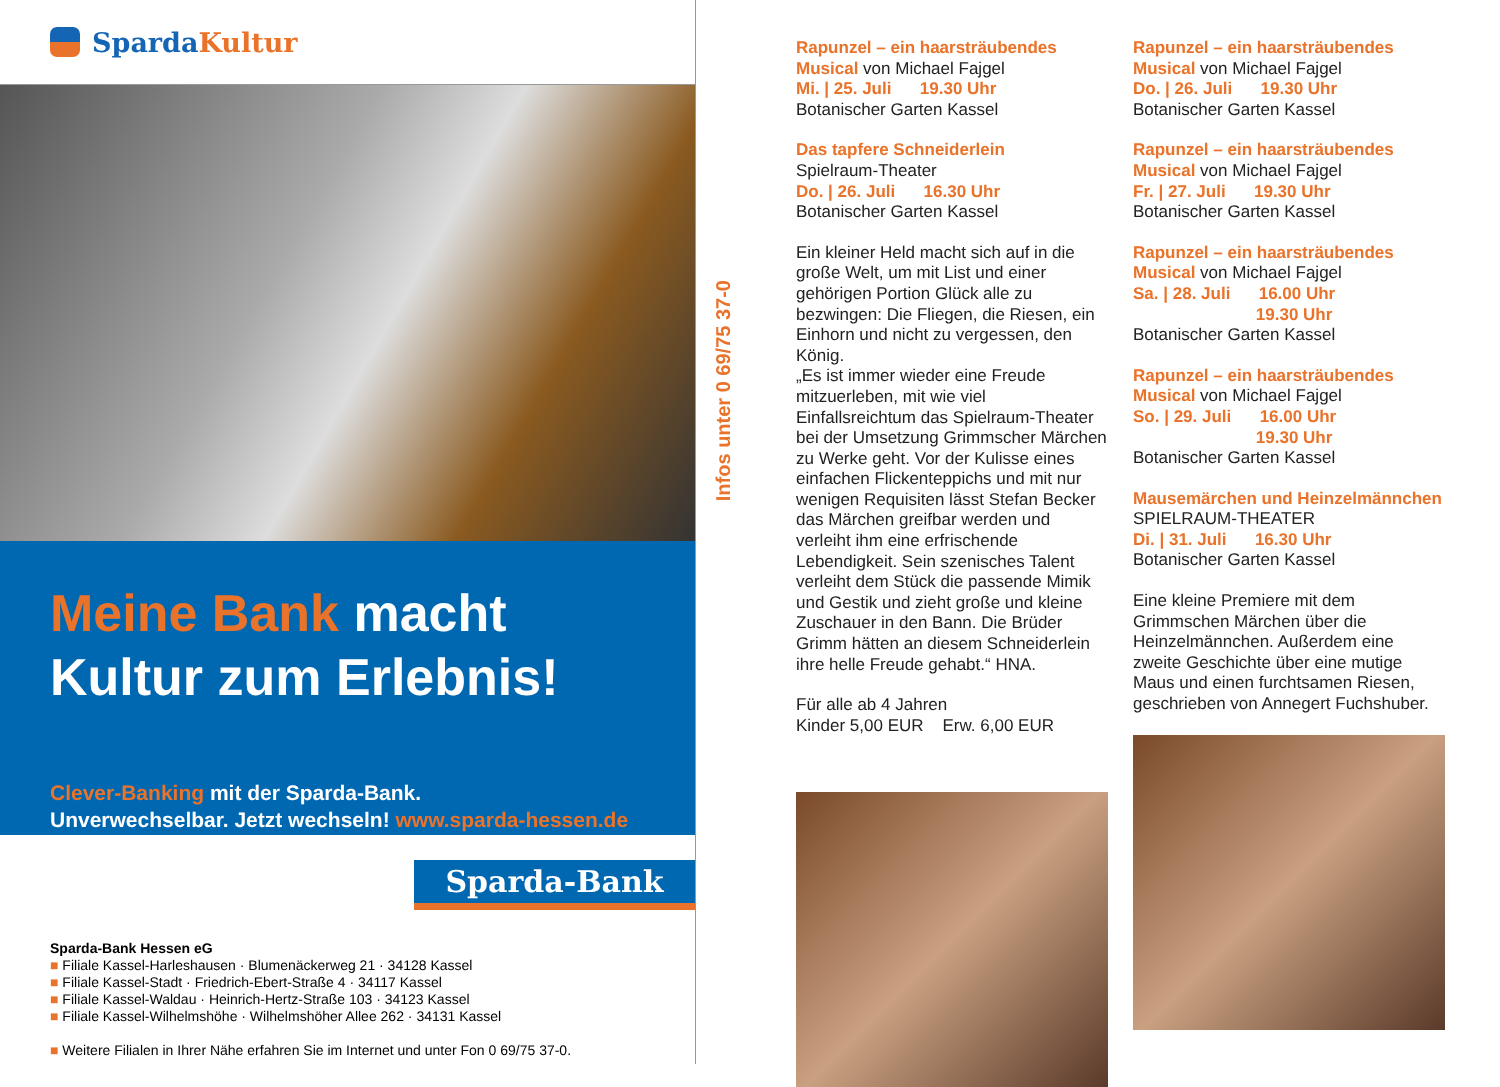Sparda Kultur
Meine Bank macht
Kultur zum Erlebnis!
Clever-Banking mit der Sparda-Bank.
Unverwechselbar. Jetzt wechseln! www.sparda-hessen.de
Sparda-Bank
Sparda-Bank Hessen eG
■ Filiale Kassel-Harleshausen · Blumenäckerweg 21 · 34128 Kassel
■ Filiale Kassel-Stadt · Friedrich-Ebert-Straße 4 · 34117 Kassel
■ Filiale Kassel-Waldau · Heinrich-Hertz-Straße 103 · 34123 Kassel
■ Filiale Kassel-Wilhelmshöhe · Wilhelmshöher Allee 262 · 34131 Kassel
■ Weitere Filialen in Ihrer Nähe erfahren Sie im Internet und unter Fon 0 69/75 37-0.
Infos unter 0 69/75 37-0
Rapunzel – ein haarsträubendes Musical von Michael Fajgel
Mi. | 25. Juli 19.30 Uhr
Botanischer Garten Kassel
Das tapfere Schneiderlein
Spielraum-Theater
Do. | 26. Juli 16.30 Uhr
Botanischer Garten Kassel
Ein kleiner Held macht sich auf in die große Welt, um mit List und einer gehörigen Portion Glück alle zu bezwingen: Die Fliegen, die Riesen, ein Einhorn und nicht zu vergessen, den König.
„Es ist immer wieder eine Freude mitzuerleben, mit wie viel Einfallsreichtum das Spielraum-Theater bei der Umsetzung Grimmscher Märchen zu Werke geht. Vor der Kulisse eines einfachen Flickenteppichs und mit nur wenigen Requisiten lässt Stefan Becker das Märchen greifbar werden und verleiht ihm eine erfrischende Lebendigkeit. Sein szenisches Talent verleiht dem Stück die passende Mimik und Gestik und zieht große und kleine Zuschauer in den Bann. Die Brüder Grimm hätten an diesem Schneiderlein ihre helle Freude gehabt.“ HNA.
Für alle ab 4 Jahren
Kinder 5,00 EUR Erw. 6,00 EUR
Rapunzel – ein haarsträubendes Musical von Michael Fajgel
Do. | 26. Juli 19.30 Uhr
Botanischer Garten Kassel
Rapunzel – ein haarsträubendes Musical von Michael Fajgel
Fr. | 27. Juli 19.30 Uhr
Botanischer Garten Kassel
Rapunzel – ein haarsträubendes Musical von Michael Fajgel
Sa. | 28. Juli 16.00 Uhr
19.30 Uhr
Botanischer Garten Kassel
Rapunzel – ein haarsträubendes Musical von Michael Fajgel
So. | 29. Juli 16.00 Uhr
19.30 Uhr
Botanischer Garten Kassel
Mausemärchen und Heinzelmännchen
SPIELRAUM-THEATER
Di. | 31. Juli 16.30 Uhr
Botanischer Garten Kassel
Eine kleine Premiere mit dem Grimmschen Märchen über die Heinzelmännchen. Außerdem eine zweite Geschichte über eine mutige Maus und einen furchtsamen Riesen, geschrieben von Annegert Fuchshuber.